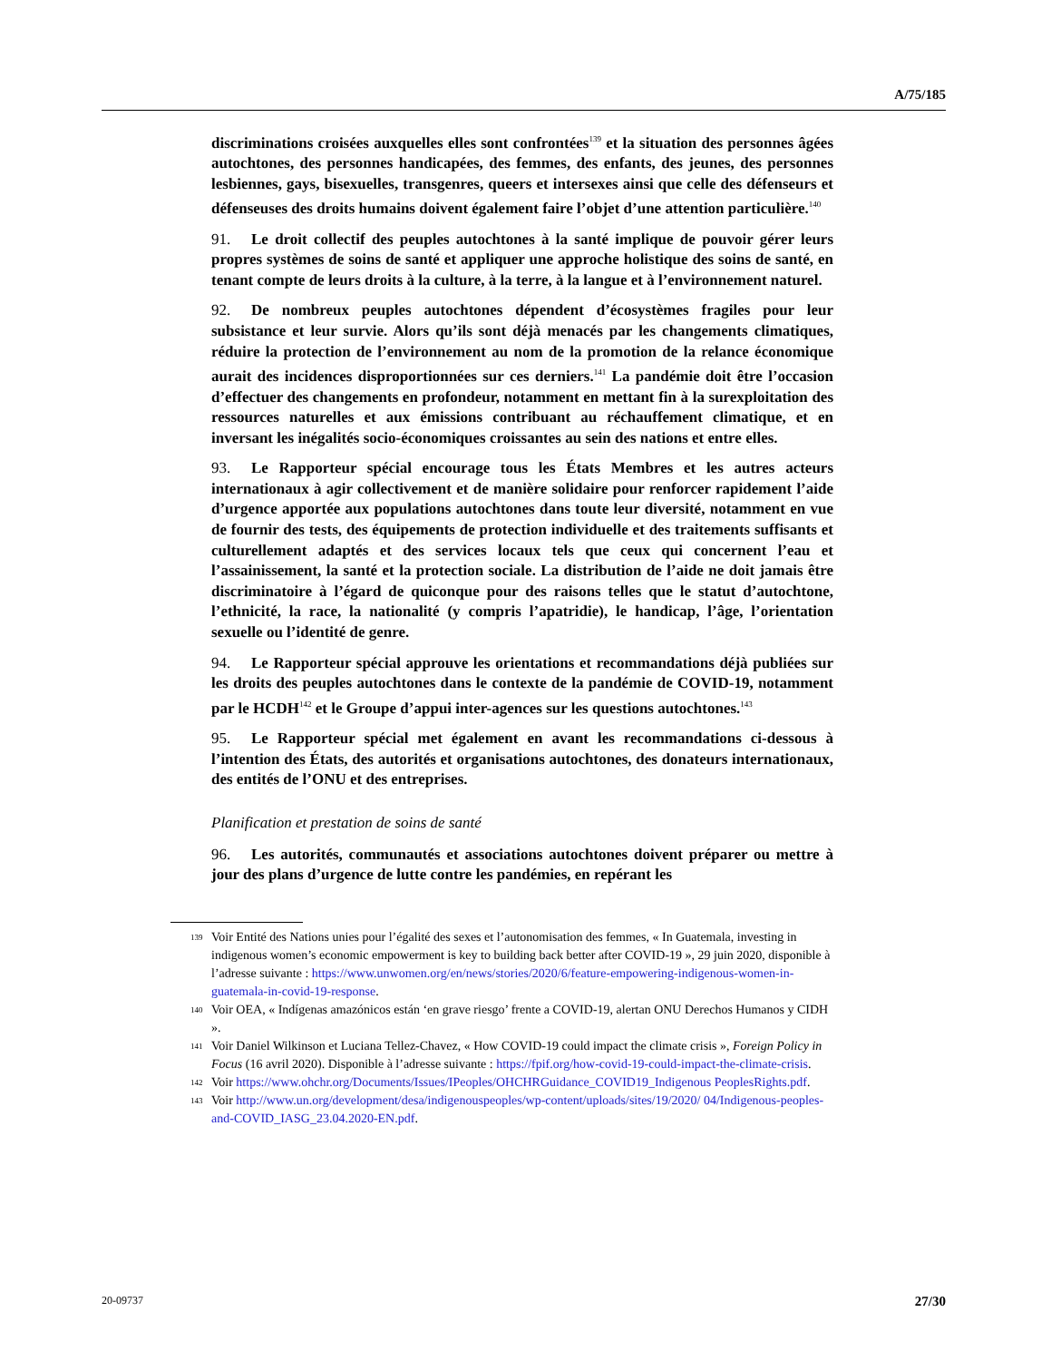A/75/185
discriminations croisées auxquelles elles sont confrontées<sup>139</sup> et la situation des personnes âgées autochtones, des personnes handicapées, des femmes, des enfants, des jeunes, des personnes lesbiennes, gays, bisexuelles, transgenres, queers et intersexes ainsi que celle des défenseurs et défenseuses des droits humains doivent également faire l’objet d’une attention particulière.<sup>140</sup>
91. Le droit collectif des peuples autochtones à la santé implique de pouvoir gérer leurs propres systèmes de soins de santé et appliquer une approche holistique des soins de santé, en tenant compte de leurs droits à la culture, à la terre, à la langue et à l’environnement naturel.
92. De nombreux peuples autochtones dépendent d’écosystèmes fragiles pour leur subsistance et leur survie. Alors qu’ils sont déjà menacés par les changements climatiques, réduire la protection de l’environnement au nom de la promotion de la relance économique aurait des incidences disproportionnées sur ces derniers.<sup>141</sup> La pandémie doit être l’occasion d’effectuer des changements en profondeur, notamment en mettant fin à la surexploitation des ressources naturelles et aux émissions contribuant au réchauffement climatique, et en inversant les inégalités socio-économiques croissantes au sein des nations et entre elles.
93. Le Rapporteur spécial encourage tous les États Membres et les autres acteurs internationaux à agir collectivement et de manière solidaire pour renforcer rapidement l’aide d’urgence apportée aux populations autochtones dans toute leur diversité, notamment en vue de fournir des tests, des équipements de protection individuelle et des traitements suffisants et culturellement adaptés et des services locaux tels que ceux qui concernent l’eau et l’assainissement, la santé et la protection sociale. La distribution de l’aide ne doit jamais être discriminatoire à l’égard de quiconque pour des raisons telles que le statut d’autochtone, l’ethnicité, la race, la nationalité (y compris l’apatridie), le handicap, l’âge, l’orientation sexuelle ou l’identité de genre.
94. Le Rapporteur spécial approuve les orientations et recommandations déjà publiées sur les droits des peuples autochtones dans le contexte de la pandémie de COVID-19, notamment par le HCDH<sup>142</sup> et le Groupe d’appui inter-agences sur les questions autochtones.<sup>143</sup>
95. Le Rapporteur spécial met également en avant les recommandations ci-dessous à l’intention des États, des autorités et organisations autochtones, des donateurs internationaux, des entités de l’ONU et des entreprises.
Planification et prestation de soins de santé
96. Les autorités, communautés et associations autochtones doivent préparer ou mettre à jour des plans d’urgence de lutte contre les pandémies, en repérant les
<sup>139</sup> Voir Entité des Nations unies pour l’égalité des sexes et l’autonomisation des femmes, « In Guatemala, investing in indigenous women’s economic empowerment is key to building back better after COVID-19 », 29 juin 2020, disponible à l’adresse suivante : https://www.unwomen.org/en/news/stories/2020/6/feature-empowering-indigenous-women-in-guatemala-in-covid-19-response.
<sup>140</sup> Voir OEA, « Indígenas amazónicos están ‘en grave riesgo’ frente a COVID-19, alertan ONU Derechos Humanos y CIDH ».
<sup>141</sup> Voir Daniel Wilkinson et Luciana Tellez-Chavez, « How COVID-19 could impact the climate crisis », Foreign Policy in Focus (16 avril 2020). Disponible à l’adresse suivante : https://fpif.org/how-covid-19-could-impact-the-climate-crisis.
<sup>142</sup> Voir https://www.ohchr.org/Documents/Issues/IPeoples/OHCHRGuidance_COVID19_Indigenous PeoplesRights.pdf.
<sup>143</sup> Voir http://www.un.org/development/desa/indigenouspeoples/wp-content/uploads/sites/19/2020/ 04/Indigenous-peoples-and-COVID_IASG_23.04.2020-EN.pdf.
20-09737 27/30